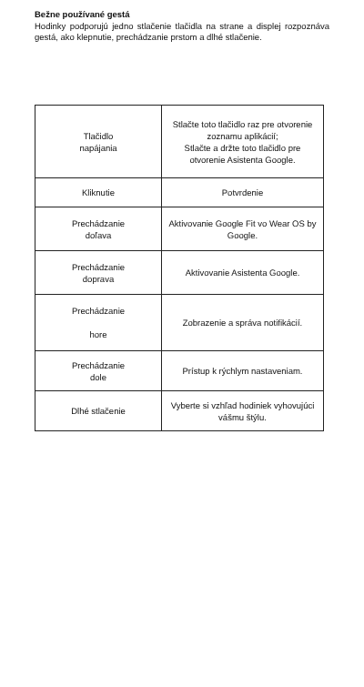Bežne používané gestá
Hodinky podporujú jedno stlačenie tlačidla na strane a displej rozpoznáva gestá, ako klepnutie, prechádzanie prstom a dlhé stlačenie.
| Tlačidlo napájania | Stlačte toto tlačidlo raz pre otvorenie zoznamu aplikácií; Stlačte a držte toto tlačidlo pre otvorenie Asistenta Google. |
| Kliknutie | Potvrdenie |
| Prechádzanie doľava | Aktivovanie Google Fit vo Wear OS by Google. |
| Prechádzanie doprava | Aktivovanie Asistenta Google. |
| Prechádzanie hore | Zobrazenie a správa notifikácií. |
| Prechádzanie dole | Prístup k rýchlym nastaveniam. |
| Dlhé stlačenie | Vyberte si vzhľad hodiniek vyhovujúci vášmu štýlu. |